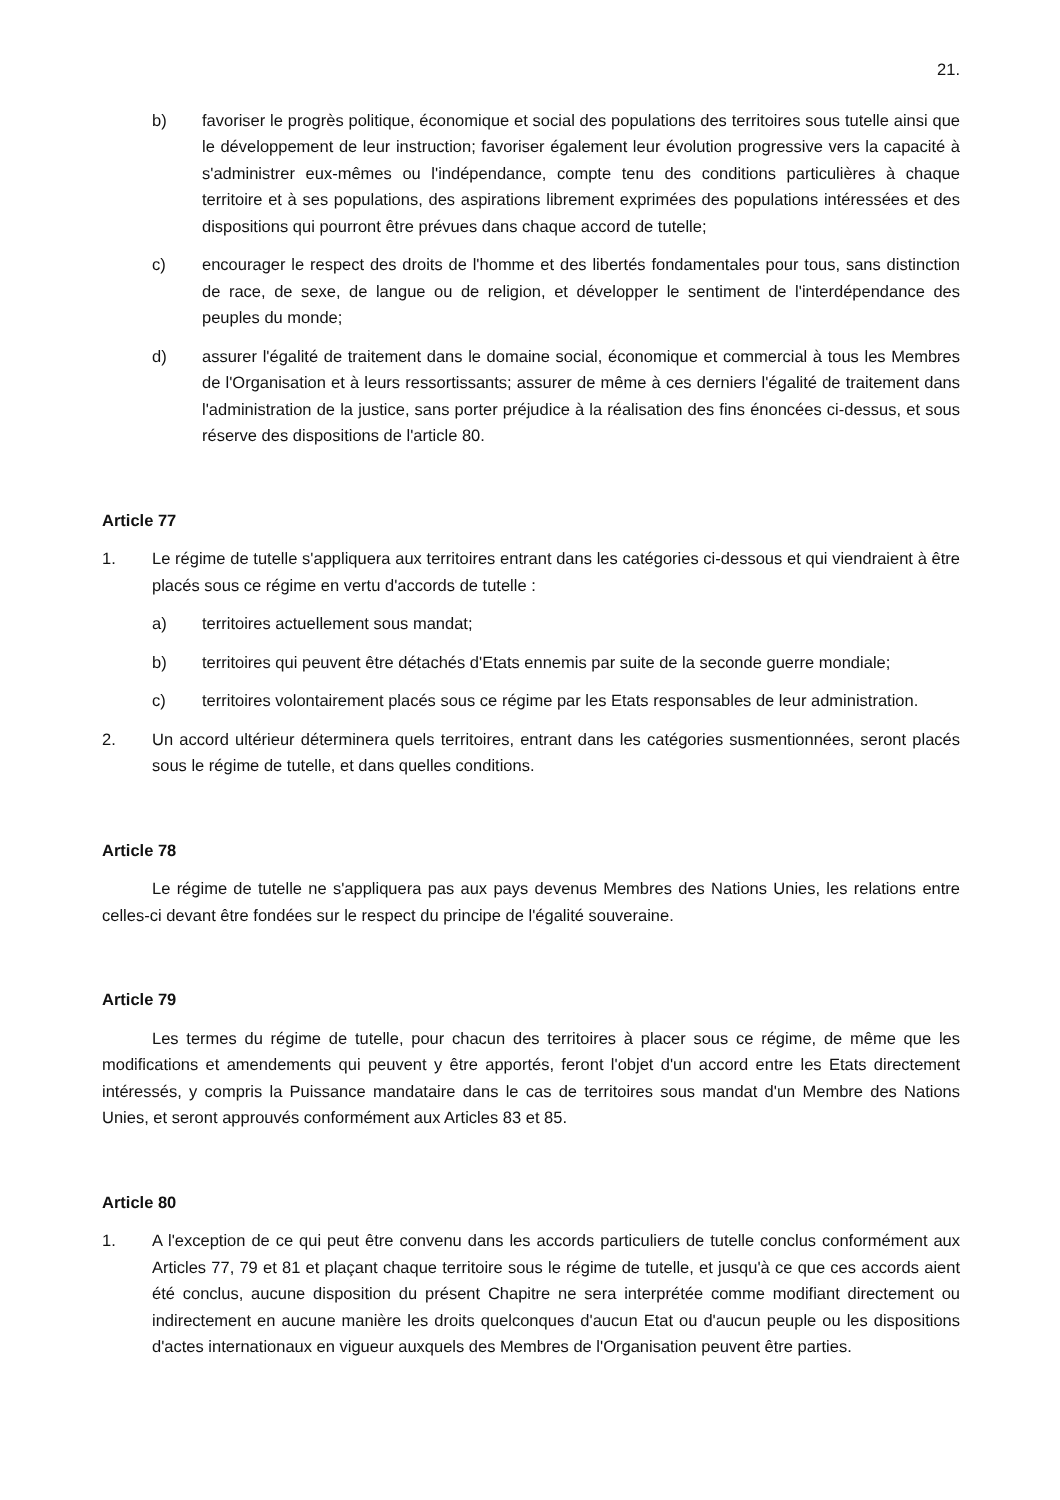21.
b) favoriser le progrès politique, économique et social des populations des territoires sous tutelle ainsi que le développement de leur instruction; favoriser également leur évolution progressive vers la capacité à s'administrer eux-mêmes ou l'indépendance, compte tenu des conditions particulières à chaque territoire et à ses populations, des aspirations librement exprimées des populations intéressées et des dispositions qui pourront être prévues dans chaque accord de tutelle;
c) encourager le respect des droits de l'homme et des libertés fondamentales pour tous, sans distinction de race, de sexe, de langue ou de religion, et développer le sentiment de l'interdépendance des peuples du monde;
d) assurer l'égalité de traitement dans le domaine social, économique et commercial à tous les Membres de l'Organisation et à leurs ressortissants; assurer de même à ces derniers l'égalité de traitement dans l'administration de la justice, sans porter préjudice à la réalisation des fins énoncées ci-dessus, et sous réserve des dispositions de l'article 80.
Article 77
1. Le régime de tutelle s'appliquera aux territoires entrant dans les catégories ci-dessous et qui viendraient à être placés sous ce régime en vertu d'accords de tutelle :
a) territoires actuellement sous mandat;
b) territoires qui peuvent être détachés d'Etats ennemis par suite de la seconde guerre mondiale;
c) territoires volontairement placés sous ce régime par les Etats responsables de leur administration.
2. Un accord ultérieur déterminera quels territoires, entrant dans les catégories susmentionnées, seront placés sous le régime de tutelle, et dans quelles conditions.
Article 78
Le régime de tutelle ne s'appliquera pas aux pays devenus Membres des Nations Unies, les relations entre celles-ci devant être fondées sur le respect du principe de l'égalité souveraine.
Article 79
Les termes du régime de tutelle, pour chacun des territoires à placer sous ce régime, de même que les modifications et amendements qui peuvent y être apportés, feront l'objet d'un accord entre les Etats directement intéressés, y compris la Puissance mandataire dans le cas de territoires sous mandat d'un Membre des Nations Unies, et seront approuvés conformément aux Articles 83 et 85.
Article 80
1. A l'exception de ce qui peut être convenu dans les accords particuliers de tutelle conclus conformément aux Articles 77, 79 et 81 et plaçant chaque territoire sous le régime de tutelle, et jusqu'à ce que ces accords aient été conclus, aucune disposition du présent Chapitre ne sera interprétée comme modifiant directement ou indirectement en aucune manière les droits quelconques d'aucun Etat ou d'aucun peuple ou les dispositions d'actes internationaux en vigueur auxquels des Membres de l'Organisation peuvent être parties.